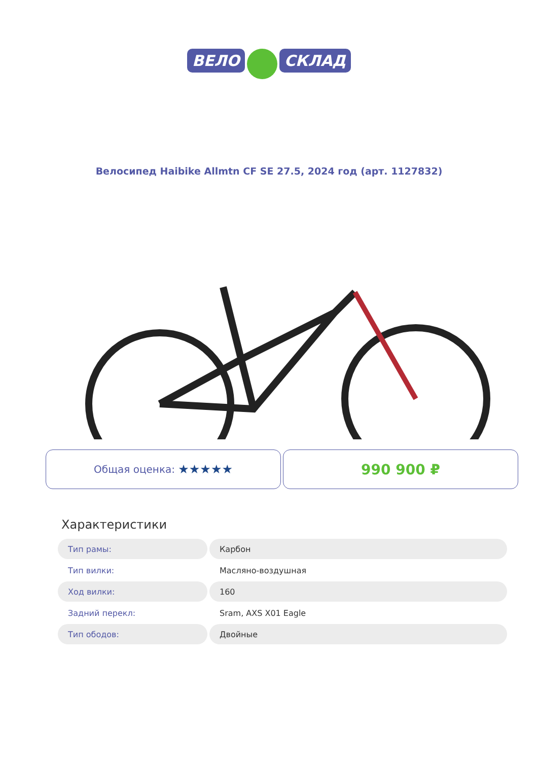ВЕЛО СКЛАД
Велосипед Haibike Allmtn CF SE 27.5, 2024 год (арт. 1127832)
Общая оценка: ★★★★★
990 900 ₽
Характеристики
| Тип рамы: | Карбон |
| Тип вилки: | Масляно-воздушная |
| Ход вилки: | 160 |
| Задний перекл: | Sram, AXS X01 Eagle |
| Тип ободов: | Двойные |